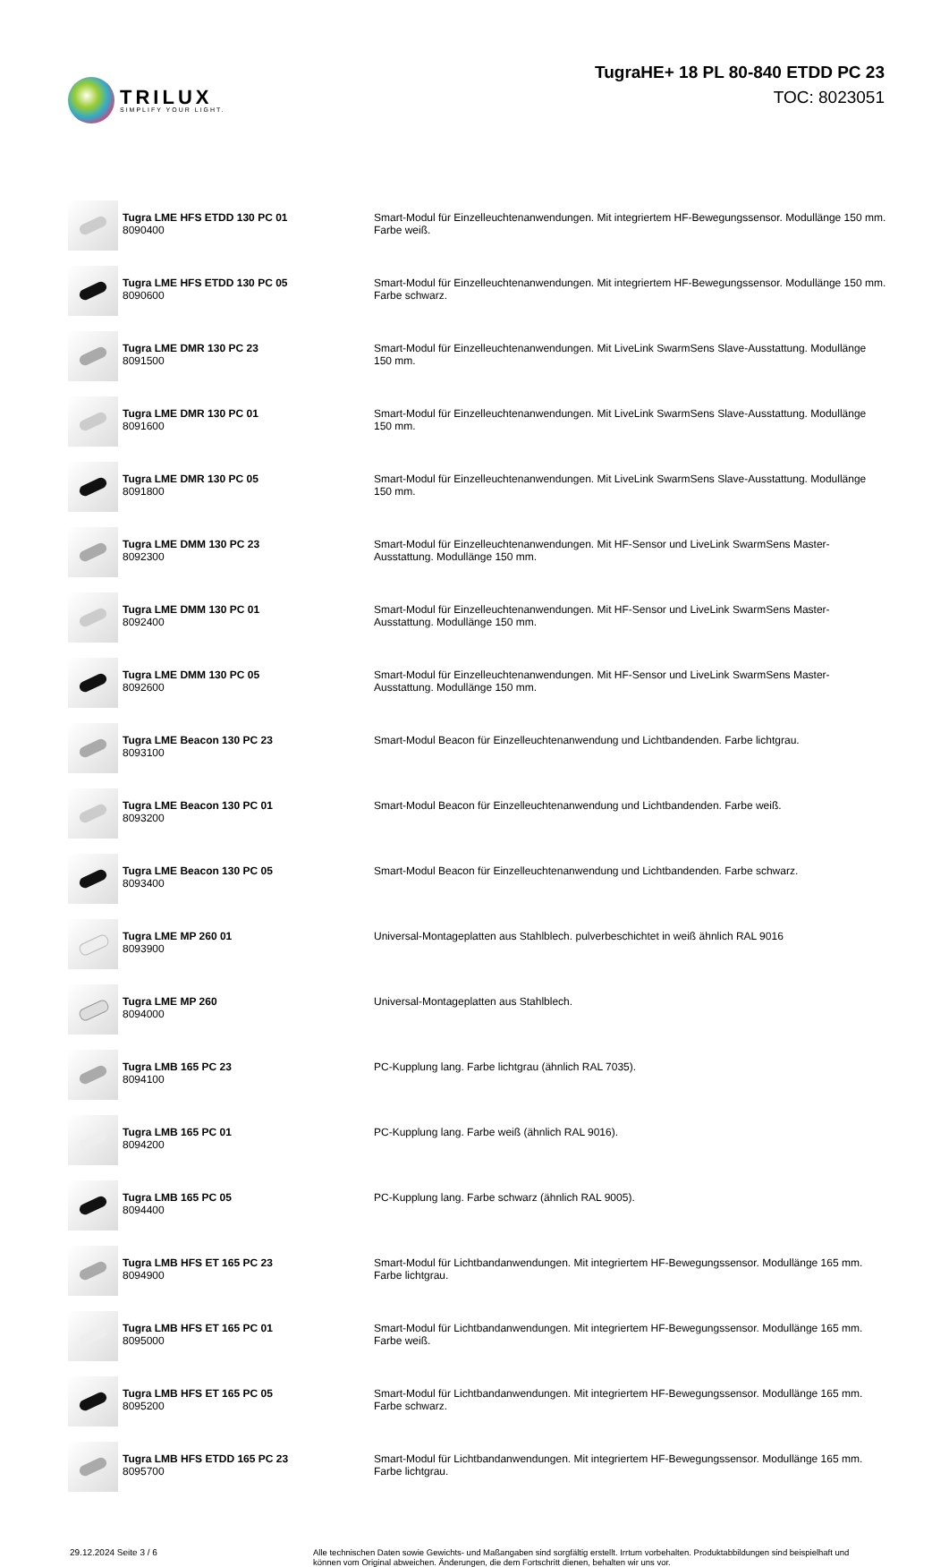TRILUX
SIMPLIFY YOUR LIGHT.
TugraHE+ 18 PL 80-840 ETDD PC 23
TOC: 8023051
| | Tugra LME HFS ETDD 130 PC 01 8090400 | Smart-Modul für Einzelleuchtenanwendungen. Mit integriertem HF-Bewegungssensor. Modullänge 150 mm. Farbe weiß. |
| | Tugra LME HFS ETDD 130 PC 05 8090600 | Smart-Modul für Einzelleuchtenanwendungen. Mit integriertem HF-Bewegungssensor. Modullänge 150 mm. Farbe schwarz. |
| | Tugra LME DMR 130 PC 23 8091500 | Smart-Modul für Einzelleuchtenanwendungen. Mit LiveLink SwarmSens Slave-Ausstattung. Modullänge 150 mm. |
| | Tugra LME DMR 130 PC 01 8091600 | Smart-Modul für Einzelleuchtenanwendungen. Mit LiveLink SwarmSens Slave-Ausstattung. Modullänge 150 mm. |
| | Tugra LME DMR 130 PC 05 8091800 | Smart-Modul für Einzelleuchtenanwendungen. Mit LiveLink SwarmSens Slave-Ausstattung. Modullänge 150 mm. |
| | Tugra LME DMM 130 PC 23 8092300 | Smart-Modul für Einzelleuchtenanwendungen. Mit HF-Sensor und LiveLink SwarmSens Master-Ausstattung. Modullänge 150 mm. |
| | Tugra LME DMM 130 PC 01 8092400 | Smart-Modul für Einzelleuchtenanwendungen. Mit HF-Sensor und LiveLink SwarmSens Master-Ausstattung. Modullänge 150 mm. |
| | Tugra LME DMM 130 PC 05 8092600 | Smart-Modul für Einzelleuchtenanwendungen. Mit HF-Sensor und LiveLink SwarmSens Master-Ausstattung. Modullänge 150 mm. |
| | Tugra LME Beacon 130 PC 23 8093100 | Smart-Modul Beacon für Einzelleuchtenanwendung und Lichtbandenden. Farbe lichtgrau. |
| | Tugra LME Beacon 130 PC 01 8093200 | Smart-Modul Beacon für Einzelleuchtenanwendung und Lichtbandenden. Farbe weiß. |
| | Tugra LME Beacon 130 PC 05 8093400 | Smart-Modul Beacon für Einzelleuchtenanwendung und Lichtbandenden. Farbe schwarz. |
| | Tugra LME MP 260 01 8093900 | Universal-Montageplatten aus Stahlblech. pulverbeschichtet in weiß ähnlich RAL 9016 |
| | Tugra LME MP 260 8094000 | Universal-Montageplatten aus Stahlblech. |
| | Tugra LMB 165 PC 23 8094100 | PC-Kupplung lang. Farbe lichtgrau (ähnlich RAL 7035). |
| | Tugra LMB 165 PC 01 8094200 | PC-Kupplung lang. Farbe weiß (ähnlich RAL 9016). |
| | Tugra LMB 165 PC 05 8094400 | PC-Kupplung lang. Farbe schwarz (ähnlich RAL 9005). |
| | Tugra LMB HFS ET 165 PC 23 8094900 | Smart-Modul für Lichtbandanwendungen. Mit integriertem HF-Bewegungssensor. Modullänge 165 mm. Farbe lichtgrau. |
| | Tugra LMB HFS ET 165 PC 01 8095000 | Smart-Modul für Lichtbandanwendungen. Mit integriertem HF-Bewegungssensor. Modullänge 165 mm. Farbe weiß. |
| | Tugra LMB HFS ET 165 PC 05 8095200 | Smart-Modul für Lichtbandanwendungen. Mit integriertem HF-Bewegungssensor. Modullänge 165 mm. Farbe schwarz. |
| | Tugra LMB HFS ETDD 165 PC 23 8095700 | Smart-Modul für Lichtbandanwendungen. Mit integriertem HF-Bewegungssensor. Modullänge 165 mm. Farbe lichtgrau. |
29.12.2024 Seite 3 / 6 Alle technischen Daten sowie Gewichts- und Maßangaben sind sorgfältig erstellt. Irrtum vorbehalten. Produktabbildungen sind beispielhaft und können vom Original abweichen. Änderungen, die dem Fortschritt dienen, behalten wir uns vor.